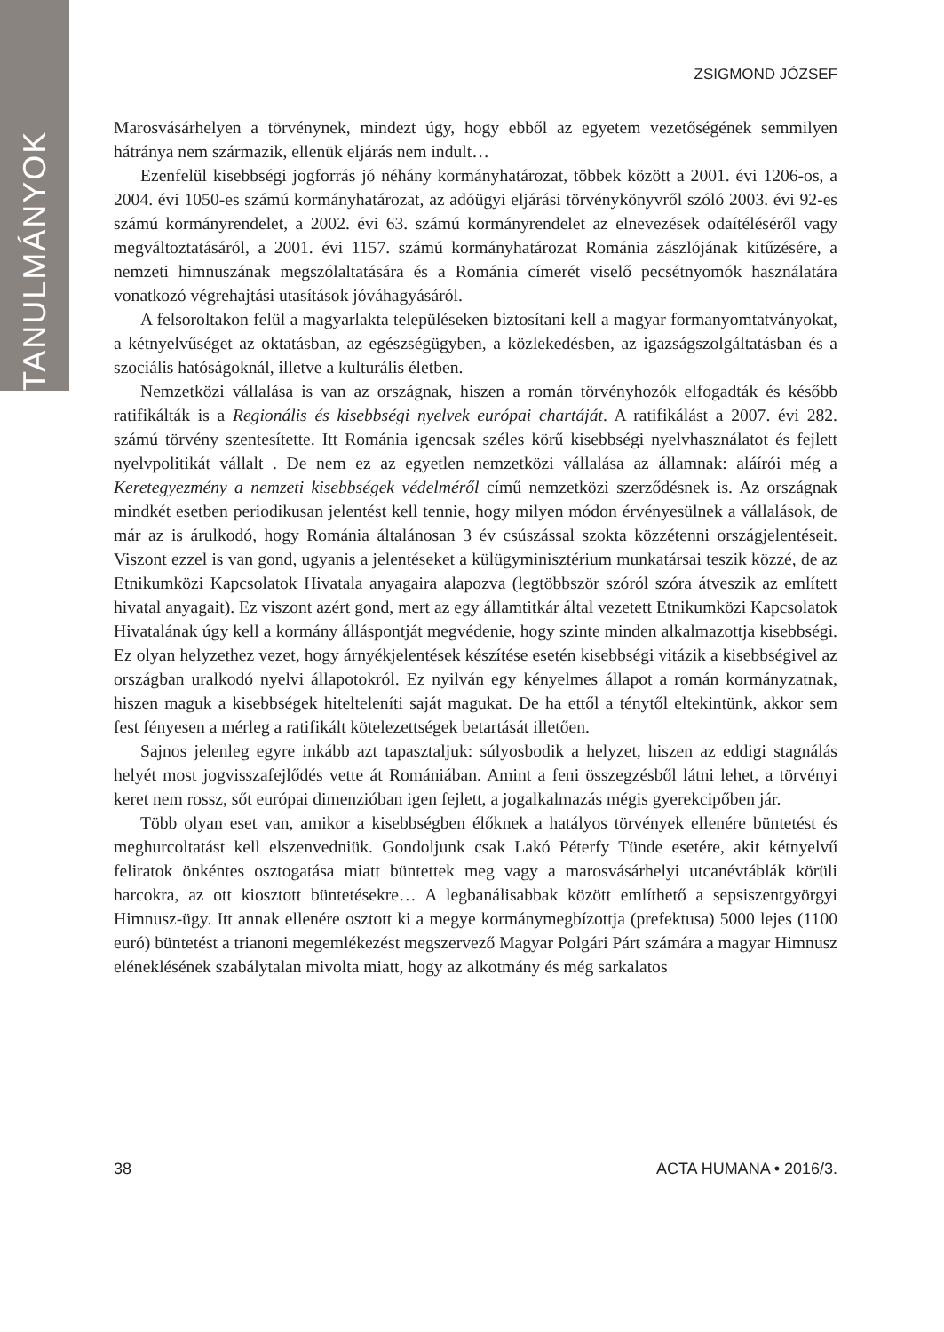TANULMÁNYOK
ZSIGMOND JÓZSEF
Marosvásárhelyen a törvénynek, mindezt úgy, hogy ebből az egyetem vezetőségének semmilyen hátránya nem származik, ellenük eljárás nem indult…
Ezenfelül kisebbségi jogforrás jó néhány kormányhatározat, többek között a 2001. évi 1206-os, a 2004. évi 1050-es számú kormányhatározat, az adóügyi eljárási törvénykönyvről szóló 2003. évi 92-es számú kormányrendelet, a 2002. évi 63. számú kormányrendelet az elnevezések odaítéléséről vagy megváltoztatásáról, a 2001. évi 1157. számú kormányhatározat Románia zászlójának kitűzésére, a nemzeti himnuszának megszólaltatására és a Románia címerét viselő pecsétnyomók használatára vonatkozó végrehajtási utasítások jóváhagyásáról.
A felsoroltakon felül a magyarlakta településeken biztosítani kell a magyar formanyomtatványokat, a kétnyelvűséget az oktatásban, az egészségügyben, a közlekedésben, az igazságszolgáltatásban és a szociális hatóságoknál, illetve a kulturális életben.
Nemzetközi vállalása is van az országnak, hiszen a román törvényhozók elfogadták és később ratifikálták is a Regionális és kisebbségi nyelvek európai chartáját. A ratifikálást a 2007. évi 282. számú törvény szentesítette. Itt Románia igencsak széles körű kisebbségi nyelvhasználatot és fejlett nyelvpolitikát vállalt . De nem ez az egyetlen nemzetközi vállalása az államnak: aláírói még a Keretegyezmény a nemzeti kisebbségek védelméről című nemzetközi szerződésnek is. Az országnak mindkét esetben periodikusan jelentést kell tennie, hogy milyen módon érvényesülnek a vállalások, de már az is árulkodó, hogy Románia általánosan 3 év csúszással szokta közzétenni országjelentéseit. Viszont ezzel is van gond, ugyanis a jelentéseket a külügyminisztérium munkatársai teszik közzé, de az Etnikumközi Kapcsolatok Hivatala anyagaira alapozva (legtöbbször szóról szóra átveszik az említett hivatal anyagait). Ez viszont azért gond, mert az egy államtitkár által vezetett Etnikumközi Kapcsolatok Hivatalának úgy kell a kormány álláspontját megvédenie, hogy szinte minden alkalmazottja kisebbségi. Ez olyan helyzethez vezet, hogy árnyékjelentések készítése esetén kisebbségi vitázik a kisebbségivel az országban uralkodó nyelvi állapotokról. Ez nyilván egy kényelmes állapot a román kormányzatnak, hiszen maguk a kisebbségek hitelteleníti saját magukat. De ha ettől a ténytől eltekintünk, akkor sem fest fényesen a mérleg a ratifikált kötelezettségek betartását illetően.
Sajnos jelenleg egyre inkább azt tapasztaljuk: súlyosbodik a helyzet, hiszen az eddigi stagnálás helyét most jogvisszafejlődés vette át Romániában. Amint a feni összegzésből látni lehet, a törvényi keret nem rossz, sőt európai dimenzióban igen fejlett, a jogalkalmazás mégis gyerekcipőben jár.
Több olyan eset van, amikor a kisebbségben élőknek a hatályos törvények ellenére büntetést és meghurcoltatást kell elszenvedniük. Gondoljunk csak Lakó Péterfy Tünde esetére, akit kétnyelvű feliratok önkéntes osztogatása miatt büntettek meg vagy a marosvásárhelyi utcanévtáblák körüli harcokra, az ott kiosztott büntetésekre… A legbanálisabbak között említhető a sepsiszentgyörgyi Himnusz-ügy. Itt annak ellenére osztott ki a megye kormánymegbízottja (prefektusa) 5000 lejes (1100 euró) büntetést a trianoni megemlékezést megszervező Magyar Polgári Párt számára a magyar Himnusz eléneklésének szabálytalan mivolta miatt, hogy az alkotmány és még sarkalatos
38 ACTA HUMANA • 2016/3.